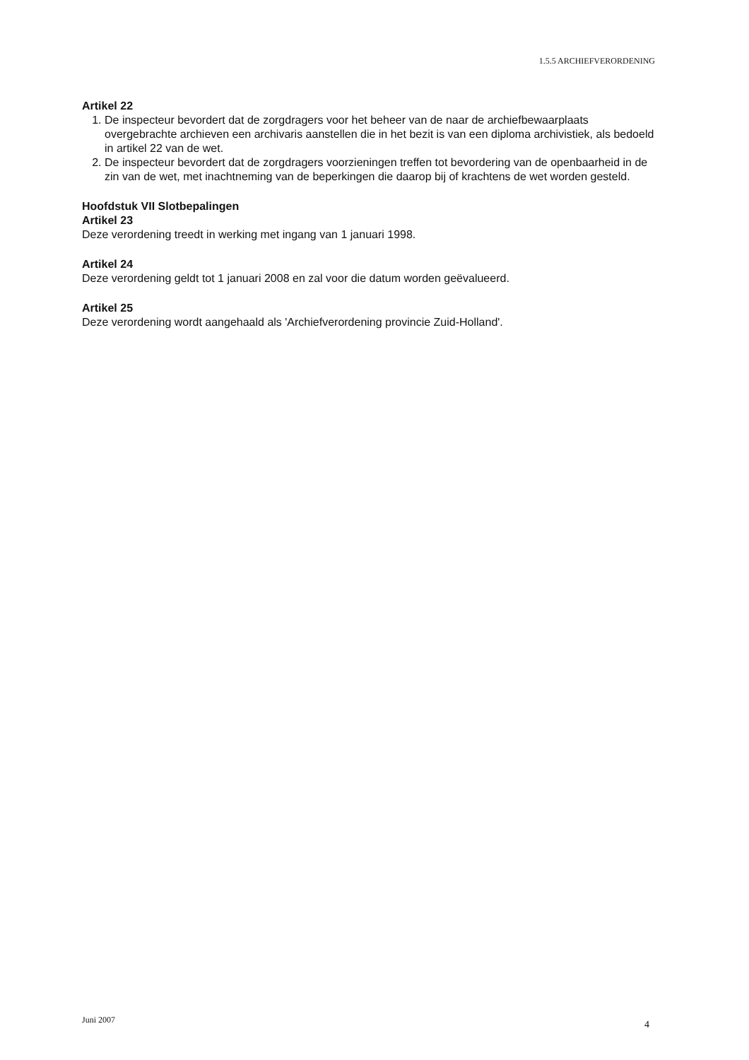1.5.5 ARCHIEFVERORDENING
Artikel 22
1. De inspecteur bevordert dat de zorgdragers voor het beheer van de naar de archiefbewaarplaats overgebrachte archieven een archivaris aanstellen die in het bezit is van een diploma archivistiek, als bedoeld in artikel 22 van de wet.
2. De inspecteur bevordert dat de zorgdragers voorzieningen treffen tot bevordering van de openbaarheid in de zin van de wet, met inachtneming van de beperkingen die daarop bij of krachtens de wet worden gesteld.
Hoofdstuk VII Slotbepalingen
Artikel 23
Deze verordening treedt in werking met ingang van 1 januari 1998.
Artikel 24
Deze verordening geldt tot 1 januari 2008 en zal voor die datum worden geëvalueerd.
Artikel 25
Deze verordening wordt aangehaald als 'Archiefverordening provincie Zuid-Holland'.
Juni 2007 4